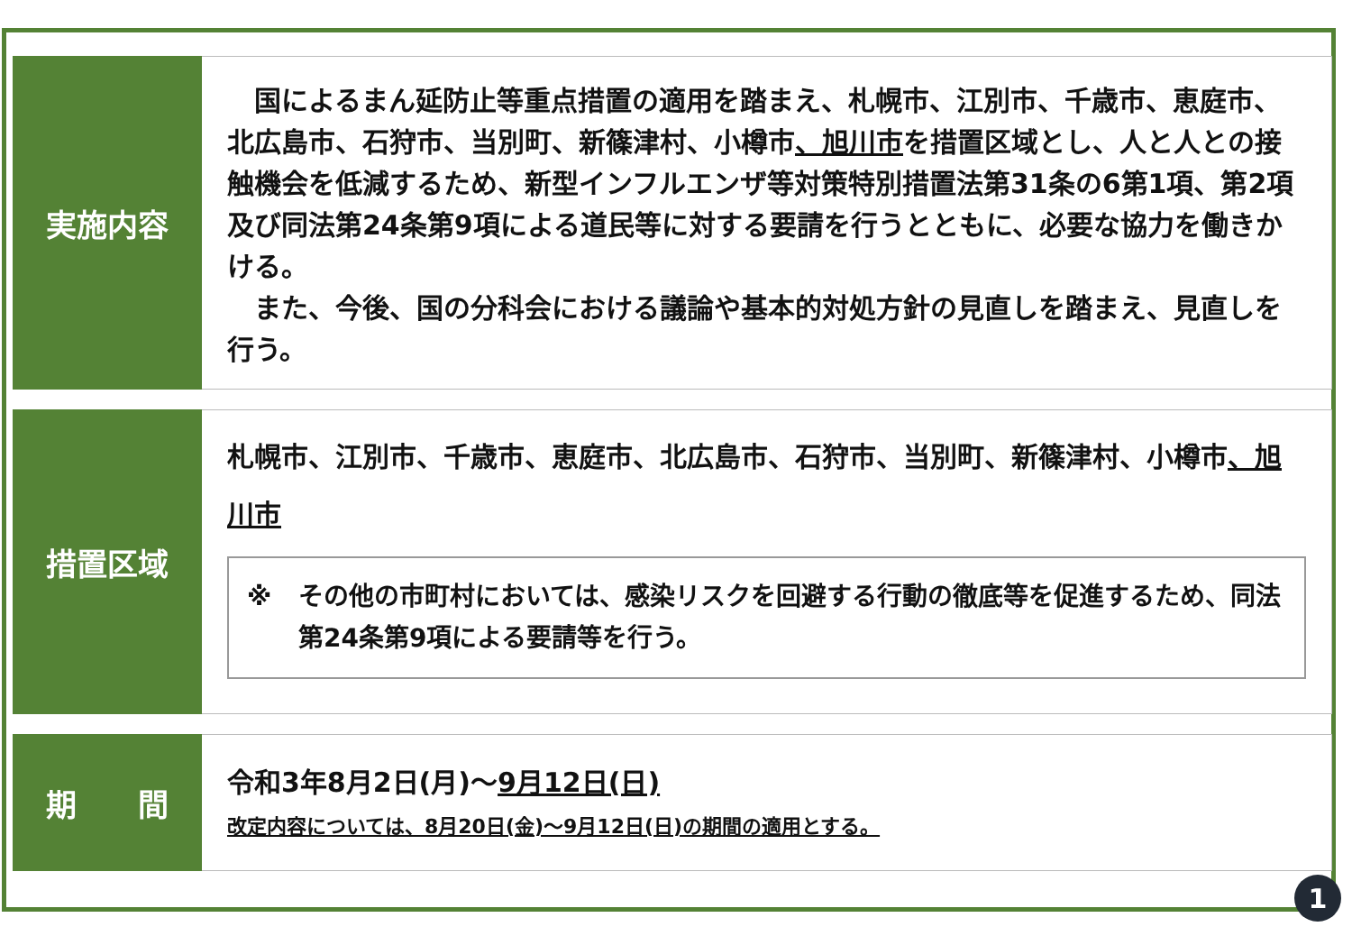実施内容
　国によるまん延防止等重点措置の適用を踏まえ、札幌市、江別市、千歳市、恵庭市、北広島市、石狩市、当別町、新篠津村、小樽市、旭川市を措置区域とし、人と人との接触機会を低減するため、新型インフルエンザ等対策特別措置法第31条の6第1項、第2項及び同法第24条第9項による道民等に対する要請を行うとともに、必要な協力を働きかける。
　また、今後、国の分科会における議論や基本的対処方針の見直しを踏まえ、見直しを行う。
措置区域
札幌市、江別市、千歳市、恵庭市、北広島市、石狩市、当別町、新篠津村、小樽市、旭川市
※ その他の市町村においては、感染リスクを回避する行動の徹底等を促進するため、同法第24条第9項による要請等を行う。
期　　間
令和3年8月2日(月)～9月12日(日)
改定内容については、8月20日(金)～9月12日(日)の期間の適用とする。
1